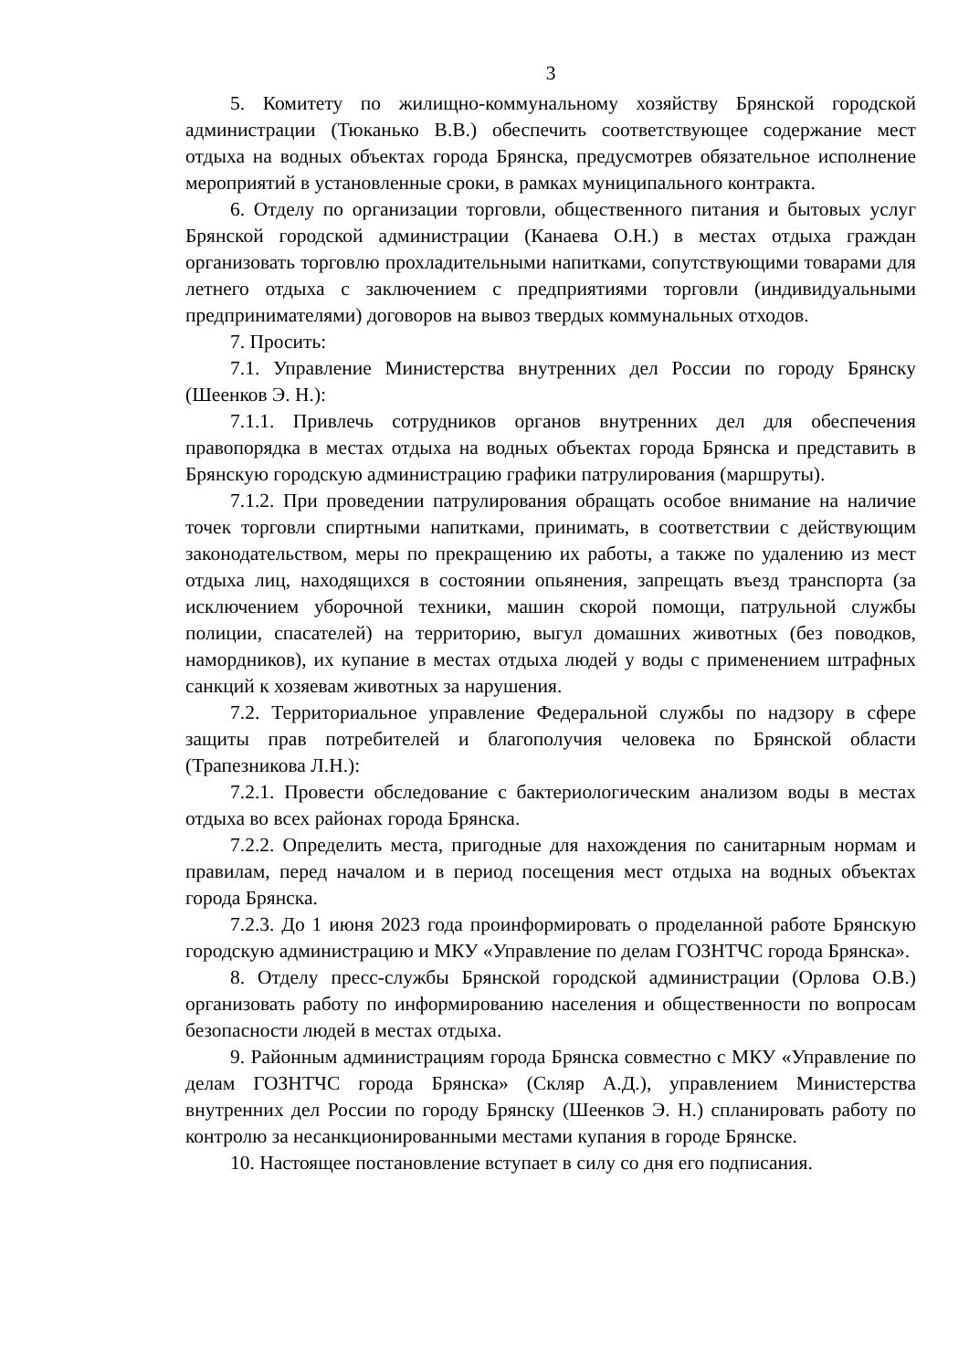3
5. Комитету по жилищно-коммунальному хозяйству Брянской городской администрации (Тюканько В.В.) обеспечить соответствующее содержание мест отдыха на водных объектах города Брянска, предусмотрев обязательное исполнение мероприятий в установленные сроки, в рамках муниципального контракта.
6. Отделу по организации торговли, общественного питания и бытовых услуг Брянской городской администрации (Канаева О.Н.) в местах отдыха граждан организовать торговлю прохладительными напитками, сопутствующими товарами для летнего отдыха с заключением с предприятиями торговли (индивидуальными предпринимателями) договоров на вывоз твердых коммунальных отходов.
7. Просить:
7.1. Управление Министерства внутренних дел России по городу Брянску (Шеенков Э. Н.):
7.1.1. Привлечь сотрудников органов внутренних дел для обеспечения правопорядка в местах отдыха на водных объектах города Брянска и представить в Брянскую городскую администрацию графики патрулирования (маршруты).
7.1.2. При проведении патрулирования обращать особое внимание на наличие точек торговли спиртными напитками, принимать, в соответствии с действующим законодательством, меры по прекращению их работы, а также по удалению из мест отдыха лиц, находящихся в состоянии опьянения, запрещать въезд транспорта (за исключением уборочной техники, машин скорой помощи, патрульной службы полиции, спасателей) на территорию, выгул домашних животных (без поводков, намордников), их купание в местах отдыха людей у воды с применением штрафных санкций к хозяевам животных за нарушения.
7.2. Территориальное управление Федеральной службы по надзору в сфере защиты прав потребителей и благополучия человека по Брянской области (Трапезникова Л.Н.):
7.2.1. Провести обследование с бактериологическим анализом воды в местах отдыха во всех районах города Брянска.
7.2.2. Определить места, пригодные для нахождения по санитарным нормам и правилам, перед началом и в период посещения мест отдыха на водных объектах города Брянска.
7.2.3. До 1 июня 2023 года проинформировать о проделанной работе Брянскую городскую администрацию и МКУ «Управление по делам ГОЗНТЧС города Брянска».
8. Отделу пресс-службы Брянской городской администрации (Орлова О.В.) организовать работу по информированию населения и общественности по вопросам безопасности людей в местах отдыха.
9. Районным администрациям города Брянска совместно с МКУ «Управление по делам ГОЗНТЧС города Брянска» (Скляр А.Д.), управлением Министерства внутренних дел России по городу Брянску (Шеенков Э. Н.) спланировать работу по контролю за несанкционированными местами купания в городе Брянске.
10. Настоящее постановление вступает в силу со дня его подписания.